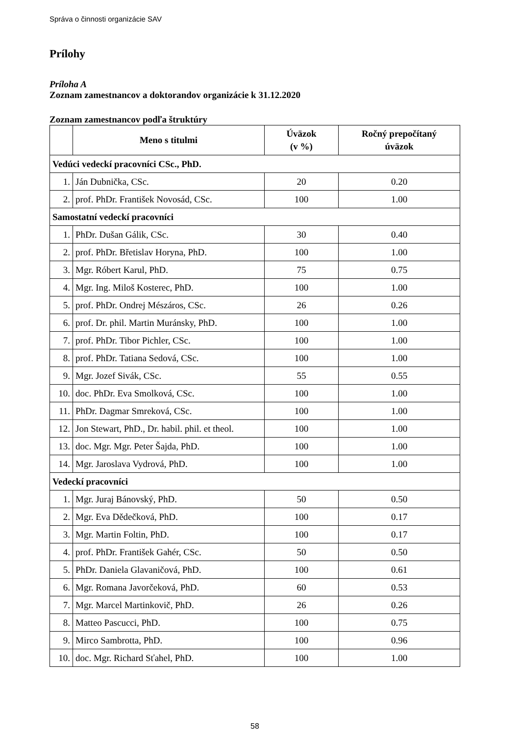Správa o činnosti organizácie SAV
Prílohy
Príloha A
Zoznam zamestnancov a doktorandov organizácie k 31.12.2020
Zoznam zamestnancov podľa štruktúry
| | Meno s titulmi | Úväzok (v %) | Ročný prepočítaný úväzok |
| --- | --- | --- | --- |
| Vedúci vedeckí pracovníci CSc., PhD. | | | |
| 1. | Ján Dubnička, CSc. | 20 | 0.20 |
| 2. | prof. PhDr. František Novosád, CSc. | 100 | 1.00 |
| Samostatní vedeckí pracovníci | | | |
| 1. | PhDr. Dušan Gálik, CSc. | 30 | 0.40 |
| 2. | prof. PhDr. Břetislav Horyna, PhD. | 100 | 1.00 |
| 3. | Mgr. Róbert Karul, PhD. | 75 | 0.75 |
| 4. | Mgr. Ing. Miloš Kosterec, PhD. | 100 | 1.00 |
| 5. | prof. PhDr. Ondrej Mészáros, CSc. | 26 | 0.26 |
| 6. | prof. Dr. phil. Martin Muránsky, PhD. | 100 | 1.00 |
| 7. | prof. PhDr. Tibor Pichler, CSc. | 100 | 1.00 |
| 8. | prof. PhDr. Tatiana Sedová, CSc. | 100 | 1.00 |
| 9. | Mgr. Jozef Sivák, CSc. | 55 | 0.55 |
| 10. | doc. PhDr. Eva Smolková, CSc. | 100 | 1.00 |
| 11. | PhDr. Dagmar Smreková, CSc. | 100 | 1.00 |
| 12. | Jon Stewart, PhD., Dr. habil. phil. et theol. | 100 | 1.00 |
| 13. | doc. Mgr. Mgr. Peter Šajda, PhD. | 100 | 1.00 |
| 14. | Mgr. Jaroslava Vydrová, PhD. | 100 | 1.00 |
| Vedeckí pracovníci | | | |
| 1. | Mgr. Juraj Bánovský, PhD. | 50 | 0.50 |
| 2. | Mgr. Eva Dědečková, PhD. | 100 | 0.17 |
| 3. | Mgr. Martin Foltin, PhD. | 100 | 0.17 |
| 4. | prof. PhDr. František Gahér, CSc. | 50 | 0.50 |
| 5. | PhDr. Daniela Glavaničová, PhD. | 100 | 0.61 |
| 6. | Mgr. Romana Javorčeková, PhD. | 60 | 0.53 |
| 7. | Mgr. Marcel Martinkovič, PhD. | 26 | 0.26 |
| 8. | Matteo Pascucci, PhD. | 100 | 0.75 |
| 9. | Mirco Sambrotta, PhD. | 100 | 0.96 |
| 10. | doc. Mgr. Richard Sťahel, PhD. | 100 | 1.00 |
58